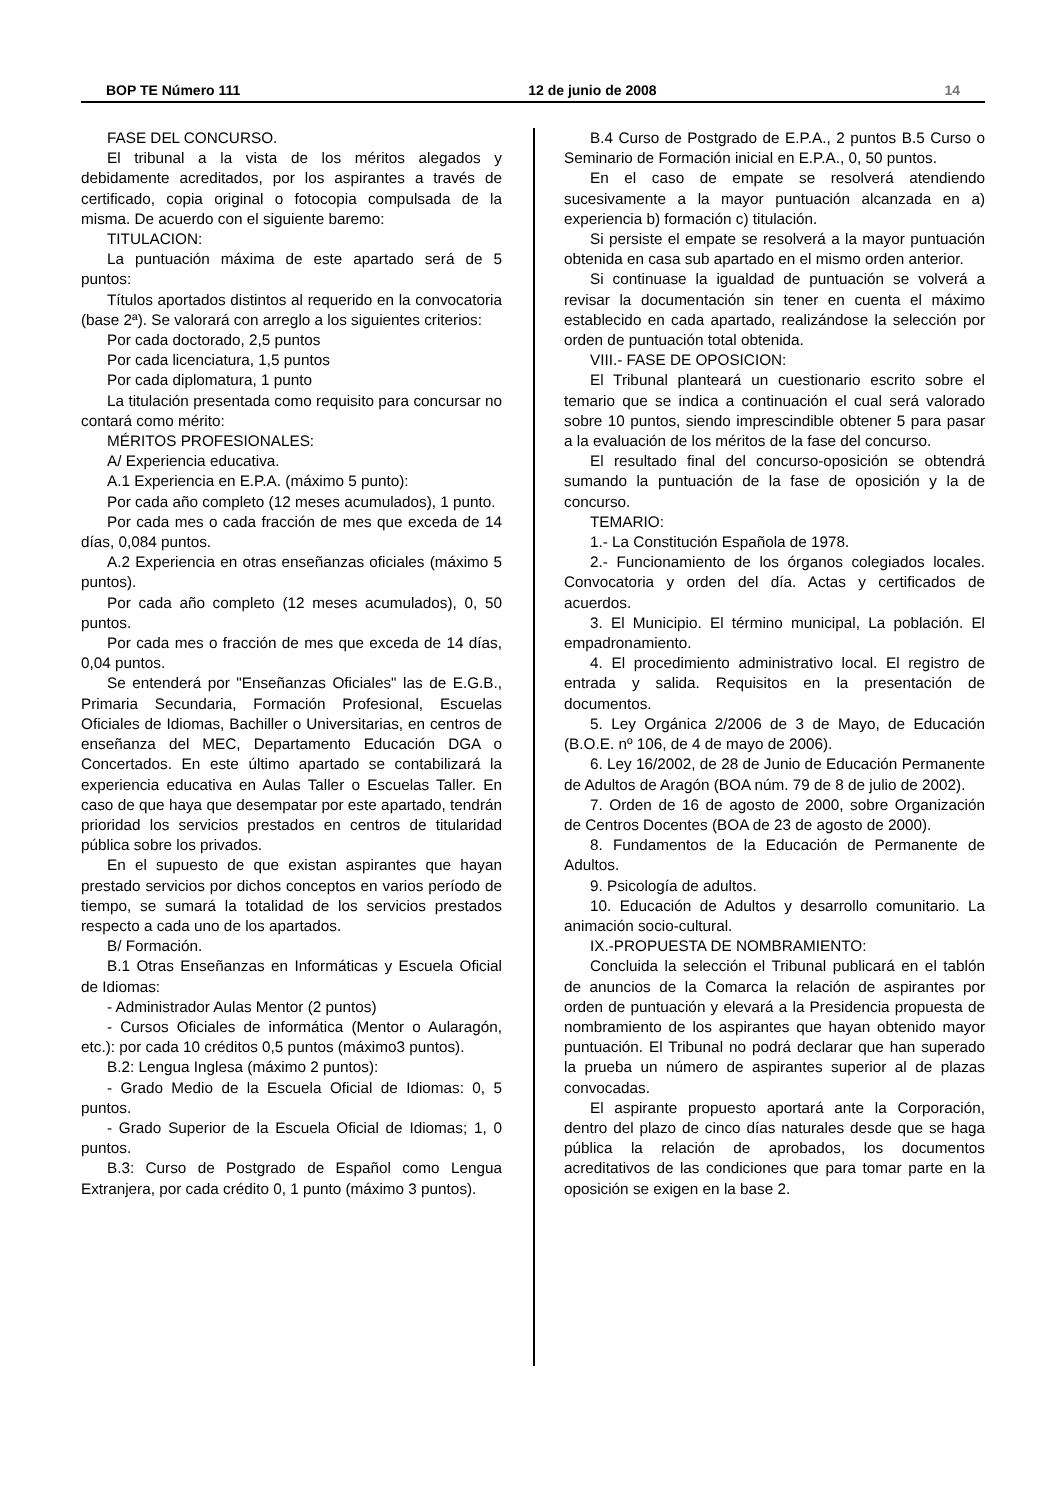BOP TE Número 111 12 de junio de 2008 14
FASE DEL CONCURSO.
El tribunal a la vista de los méritos alegados y debidamente acreditados, por los aspirantes a través de certificado, copia original o fotocopia compulsada de la misma. De acuerdo con el siguiente baremo:
TITULACION:
La puntuación máxima de este apartado será de 5 puntos:
Títulos aportados distintos al requerido en la convocatoria (base 2ª). Se valorará con arreglo a los siguientes criterios:
Por cada doctorado, 2,5 puntos
Por cada licenciatura, 1,5 puntos
Por cada diplomatura, 1 punto
La titulación presentada como requisito para concursar no contará como mérito:
MÉRITOS PROFESIONALES:
A/ Experiencia educativa.
A.1 Experiencia en E.P.A. (máximo 5 punto):
Por cada año completo (12 meses acumulados), 1 punto.
Por cada mes o cada fracción de mes que exceda de 14 días, 0,084 puntos.
A.2 Experiencia en otras enseñanzas oficiales (máximo 5 puntos).
Por cada año completo (12 meses acumulados), 0, 50 puntos.
Por cada mes o fracción de mes que exceda de 14 días, 0,04 puntos.
Se entenderá por "Enseñanzas Oficiales" las de E.G.B., Primaria Secundaria, Formación Profesional, Escuelas Oficiales de Idiomas, Bachiller o Universitarias, en centros de enseñanza del MEC, Departamento Educación DGA o Concertados. En este último apartado se contabilizará la experiencia educativa en Aulas Taller o Escuelas Taller. En caso de que haya que desempatar por este apartado, tendrán prioridad los servicios prestados en centros de titularidad pública sobre los privados.
En el supuesto de que existan aspirantes que hayan prestado servicios por dichos conceptos en varios período de tiempo, se sumará la totalidad de los servicios prestados respecto a cada uno de los apartados.
B/ Formación.
B.1 Otras Enseñanzas en Informáticas y Escuela Oficial de Idiomas:
- Administrador Aulas Mentor (2 puntos)
- Cursos Oficiales de informática (Mentor o Aularagón, etc.): por cada 10 créditos 0,5 puntos (máximo3 puntos).
B.2: Lengua Inglesa (máximo 2 puntos):
- Grado Medio de la Escuela Oficial de Idiomas: 0, 5 puntos.
- Grado Superior de la Escuela Oficial de Idiomas; 1, 0 puntos.
B.3: Curso de Postgrado de Español como Lengua Extranjera, por cada crédito 0, 1 punto (máximo 3 puntos).
B.4 Curso de Postgrado de E.P.A., 2 puntos B.5 Curso o Seminario de Formación inicial en E.P.A., 0, 50 puntos.
En el caso de empate se resolverá atendiendo sucesivamente a la mayor puntuación alcanzada en a) experiencia b) formación c) titulación.
Si persiste el empate se resolverá a la mayor puntuación obtenida en casa sub apartado en el mismo orden anterior.
Si continuase la igualdad de puntuación se volverá a revisar la documentación sin tener en cuenta el máximo establecido en cada apartado, realizándose la selección por orden de puntuación total obtenida.
VIII.- FASE DE OPOSICION:
El Tribunal planteará un cuestionario escrito sobre el temario que se indica a continuación el cual será valorado sobre 10 puntos, siendo imprescindible obtener 5 para pasar a la evaluación de los méritos de la fase del concurso.
El resultado final del concurso-oposición se obtendrá sumando la puntuación de la fase de oposición y la de concurso.
TEMARIO:
1.- La Constitución Española de 1978.
2.- Funcionamiento de los órganos colegiados locales. Convocatoria y orden del día. Actas y certificados de acuerdos.
3. El Municipio. El término municipal, La población. El empadronamiento.
4. El procedimiento administrativo local. El registro de entrada y salida. Requisitos en la presentación de documentos.
5. Ley Orgánica 2/2006 de 3 de Mayo, de Educación (B.O.E. nº 106, de 4 de mayo de 2006).
6. Ley 16/2002, de 28 de Junio de Educación Permanente de Adultos de Aragón (BOA núm. 79 de 8 de julio de 2002).
7. Orden de 16 de agosto de 2000, sobre Organización de Centros Docentes (BOA de 23 de agosto de 2000).
8. Fundamentos de la Educación de Permanente de Adultos.
9. Psicología de adultos.
10. Educación de Adultos y desarrollo comunitario. La animación socio-cultural.
IX.-PROPUESTA DE NOMBRAMIENTO:
Concluida la selección el Tribunal publicará en el tablón de anuncios de la Comarca la relación de aspirantes por orden de puntuación y elevará a la Presidencia propuesta de nombramiento de los aspirantes que hayan obtenido mayor puntuación. El Tribunal no podrá declarar que han superado la prueba un número de aspirantes superior al de plazas convocadas.
El aspirante propuesto aportará ante la Corporación, dentro del plazo de cinco días naturales desde que se haga pública la relación de aprobados, los documentos acreditativos de las condiciones que para tomar parte en la oposición se exigen en la base 2.